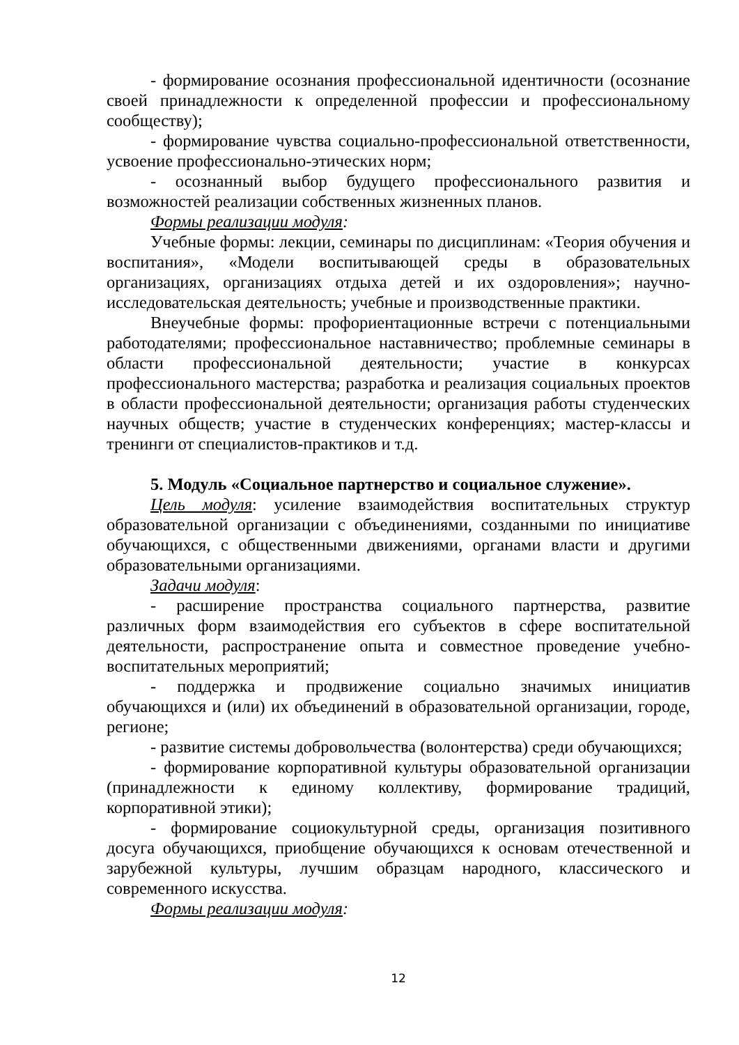- формирование осознания профессиональной идентичности (осознание своей принадлежности к определенной профессии и профессиональному сообществу);
- формирование чувства социально-профессиональной ответственности, усвоение профессионально-этических норм;
- осознанный выбор будущего профессионального развития и возможностей реализации собственных жизненных планов.
Формы реализации модуля:
Учебные формы: лекции, семинары по дисциплинам: «Теория обучения и воспитания», «Модели воспитывающей среды в образовательных организациях, организациях отдыха детей и их оздоровления»; научно-исследовательская деятельность; учебные и производственные практики.
Внеучебные формы: профориентационные встречи с потенциальными работодателями; профессиональное наставничество; проблемные семинары в области профессиональной деятельности; участие в конкурсах профессионального мастерства; разработка и реализация социальных проектов в области профессиональной деятельности; организация работы студенческих научных обществ; участие в студенческих конференциях; мастер-классы и тренинги от специалистов-практиков и т.д.
5. Модуль «Социальное партнерство и социальное служение».
Цель модуля: усиление взаимодействия воспитательных структур образовательной организации с объединениями, созданными по инициативе обучающихся, с общественными движениями, органами власти и другими образовательными организациями.
Задачи модуля:
- расширение пространства социального партнерства, развитие различных форм взаимодействия его субъектов в сфере воспитательной деятельности, распространение опыта и совместное проведение учебно-воспитательных мероприятий;
- поддержка и продвижение социально значимых инициатив обучающихся и (или) их объединений в образовательной организации, городе, регионе;
- развитие системы добровольчества (волонтерства) среди обучающихся;
- формирование корпоративной культуры образовательной организации (принадлежности к единому коллективу, формирование традиций, корпоративной этики);
- формирование социокультурной среды, организация позитивного досуга обучающихся, приобщение обучающихся к основам отечественной и зарубежной культуры, лучшим образцам народного, классического и современного искусства.
Формы реализации модуля:
12